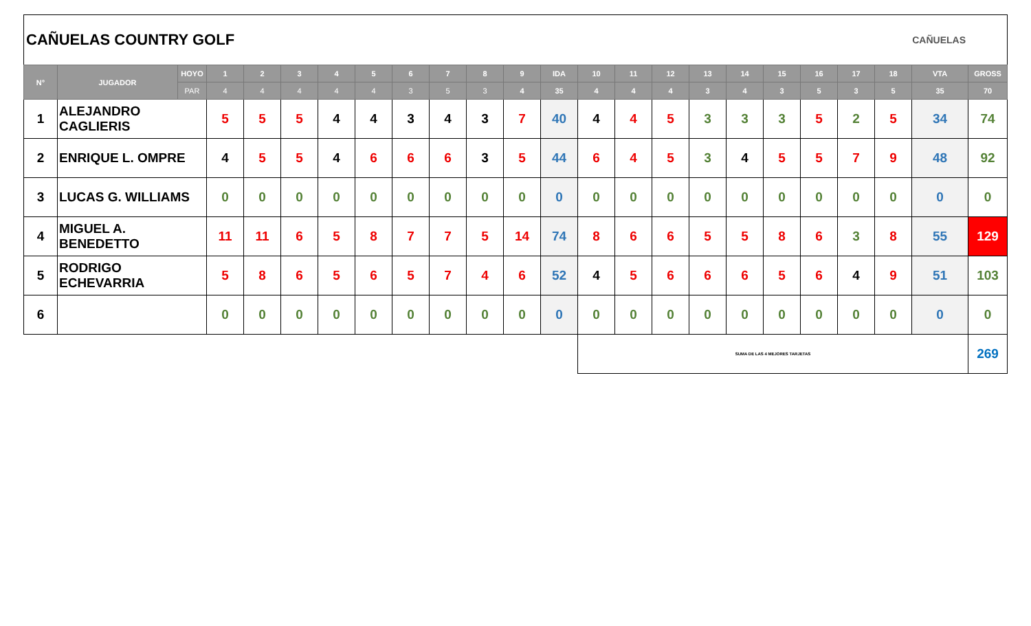CAÑUELAS COUNTRY GOLF CAÑUELAS
| N° | JUGADOR | HOYO | 1 | 2 | 3 | 4 | 5 | 6 | 7 | 8 | 9 | IDA | 10 | 11 | 12 | 13 | 14 | 15 | 16 | 17 | 18 | VTA | GROSS |
| --- | --- | --- | --- | --- | --- | --- | --- | --- | --- | --- | --- | --- | --- | --- | --- | --- | --- | --- | --- | --- | --- | --- | --- |
| | | PAR | 4 | 4 | 4 | 4 | 4 | 3 | 5 | 3 | 4 | 35 | 4 | 4 | 4 | 3 | 4 | 3 | 5 | 3 | 5 | 35 | 70 |
| 1 | ALEJANDRO CAGLIERIS | | 5 | 5 | 5 | 4 | 4 | 3 | 4 | 3 | 7 | 40 | 4 | 4 | 5 | 3 | 3 | 3 | 5 | 2 | 5 | 34 | 74 |
| 2 | ENRIQUE L. OMPRE | | 4 | 5 | 5 | 4 | 6 | 6 | 6 | 3 | 5 | 44 | 6 | 4 | 5 | 3 | 4 | 5 | 5 | 7 | 9 | 48 | 92 |
| 3 | LUCAS G. WILLIAMS | | 0 | 0 | 0 | 0 | 0 | 0 | 0 | 0 | 0 | 0 | 0 | 0 | 0 | 0 | 0 | 0 | 0 | 0 | 0 | 0 | 0 |
| 4 | MIGUEL A. BENEDETTO | | 11 | 11 | 6 | 5 | 8 | 7 | 7 | 5 | 14 | 74 | 8 | 6 | 6 | 5 | 5 | 8 | 6 | 3 | 8 | 55 | 129 |
| 5 | RODRIGO ECHEVARRIA | | 5 | 8 | 6 | 5 | 6 | 5 | 7 | 4 | 6 | 52 | 4 | 5 | 6 | 6 | 6 | 5 | 6 | 4 | 9 | 51 | 103 |
| 6 | | | 0 | 0 | 0 | 0 | 0 | 0 | 0 | 0 | 0 | 0 | 0 | 0 | 0 | 0 | 0 | 0 | 0 | 0 | 0 | 0 | 0 |
| | | | | | | | | | | | | | SUMA DE LAS 4 MEJORES TARJETAS | | | | | | | | | | 269 |